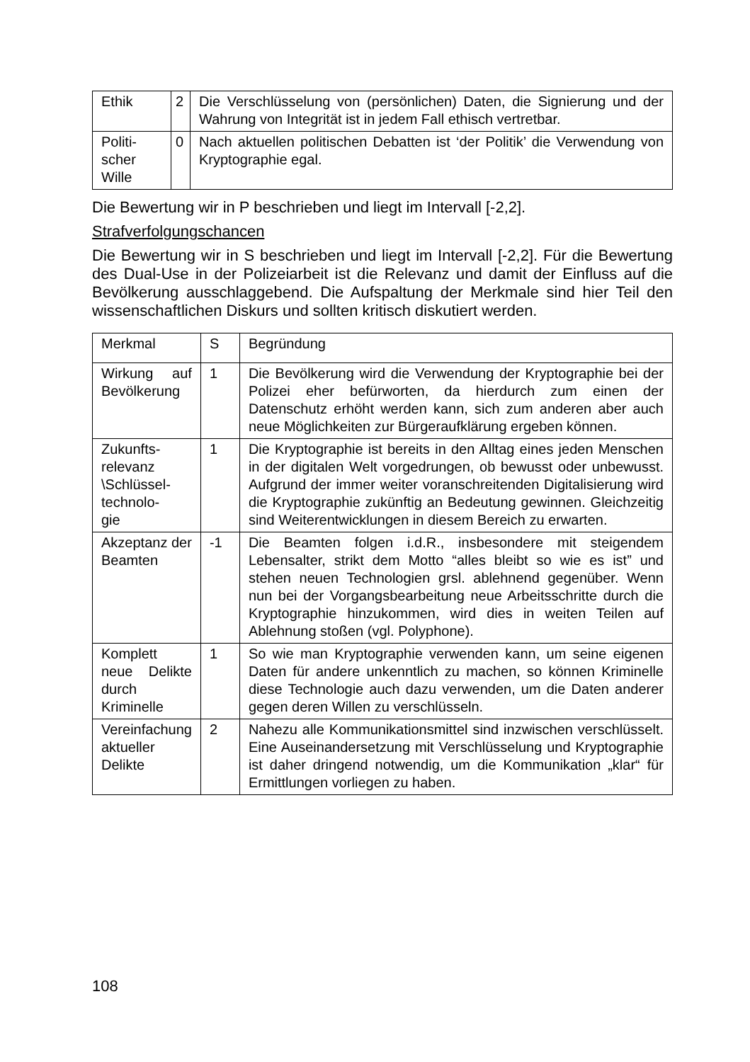| Ethik | 2 | Die Verschlüsselung von (persönlichen) Daten, die Signierung und der Wahrung von Integrität ist in jedem Fall ethisch vertretbar. |
| Politi- scher Wille | 0 | Nach aktuellen politischen Debatten ist ‘der Politik’ die Verwendung von Kryptographie egal. |
Die Bewertung wir in P beschrieben und liegt im Intervall [-2,2].
Strafverfolgungschancen
Die Bewertung wir in S beschrieben und liegt im Intervall [-2,2]. Für die Bewertung des Dual-Use in der Polizeiarbeit ist die Relevanz und damit der Einfluss auf die Bevölkerung ausschlaggebend. Die Aufspaltung der Merkmale sind hier Teil den wissenschaftlichen Diskurs und sollten kritisch diskutiert werden.
| Merkmal | S | Begründung |
| Wirkung auf Bevölkerung | 1 | Die Bevölkerung wird die Verwendung der Kryptographie bei der Polizei eher befürworten, da hierdurch zum einen der Datenschutz erhöht werden kann, sich zum anderen aber auch neue Möglichkeiten zur Bürgeraufklärung ergeben können. |
| Zukunfts- relevanz \Schlüssel- technolo- gie | 1 | Die Kryptographie ist bereits in den Alltag eines jeden Menschen in der digitalen Welt vorgedrungen, ob bewusst oder unbewusst. Aufgrund der immer weiter voranschreitenden Digitalisierung wird die Kryptographie zukünftig an Bedeutung gewinnen. Gleichzeitig sind Weiterentwicklungen in diesem Bereich zu erwarten. |
| Akzeptanz der Beamten | -1 | Die Beamten folgen i.d.R., insbesondere mit steigendem Lebensalter, strikt dem Motto “alles bleibt so wie es ist” und stehen neuen Technologien grsl. ablehnend gegenüber. Wenn nun bei der Vorgangsbearbeitung neue Arbeitsschritte durch die Kryptographie hinzukommen, wird dies in weiten Teilen auf Ablehnung stoßen (vgl. Polyphone). |
| Komplett neue Delikte durch Kriminelle | 1 | So wie man Kryptographie verwenden kann, um seine eigenen Daten für andere unkenntlich zu machen, so können Kriminelle diese Technologie auch dazu verwenden, um die Daten anderer gegen deren Willen zu verschlüsseln. |
| Vereinfachung aktueller Delikte | 2 | Nahezu alle Kommunikationsmittel sind inzwischen verschlüsselt. Eine Auseinandersetzung mit Verschlüsselung und Kryptographie ist daher dringend notwendig, um die Kommunikation „klar“ für Ermittlungen vorliegen zu haben. |
108